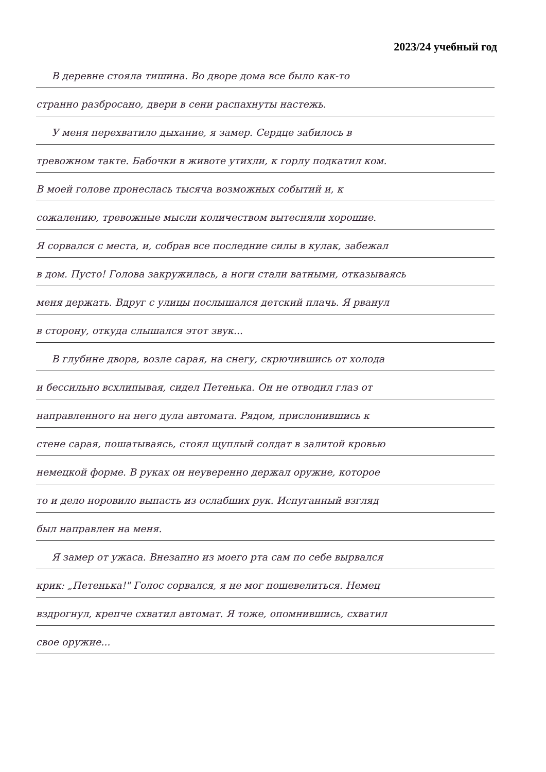2023/24 учебный год
В деревне стояла тишина. Во дворе дома все было как-то
странно разбросано, двери в сени распахнуты настежь.
У меня перехватило дыхание, я замер. Сердце забилось в
тревожном такте. Бабочки в животе утихли, к горлу подкатил ком.
В моей голове пронеслась тысяча возможных событий и, к
сожалению, тревожные мысли количеством вытесняли хорошие.
Я сорвался с места, и, собрав все последние силы в кулак, забежал
в дом. Пусто! Голова закружилась, а ноги стали ватными, отказываясь
меня держать. Вдруг с улицы послышался детский плачь. Я рванул
в сторону, откуда слышался этот звук...
В глубине двора, возле сарая, на снегу, скрючившись от холода
и бессильно всхлипывая, сидел Петенька. Он не отводил глаз от
направленного на него дула автомата. Рядом, прислонившись к
стене сарая, пошатываясь, стоял щуплый солдат в залитой кровью
немецкой форме. В руках он неуверенно держал оружие, которое
то и дело норовило выпасть из ослабших рук. Испуганный взгляд
был направлен на меня.
Я замер от ужаса. Внезапно из моего рта сам по себе вырвался
крик: „Петенька!" Голос сорвался, я не мог пошевелиться. Немец
вздрогнул, крепче схватил автомат. Я тоже, опомнившись, схватил
свое оружие...